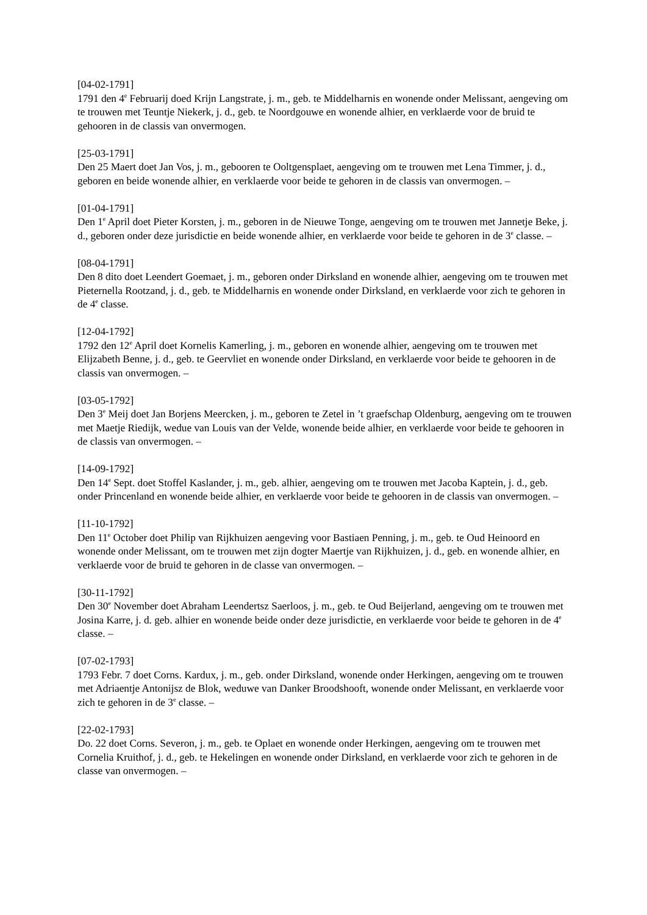[04-02-1791]
1791 den 4<sup>e</sup> Februarij doed Krijn Langstrate, j. m., geb. te Middelharnis en wonende onder Melissant, aengeving om te trouwen met Teuntje Niekerk, j. d., geb. te Noordgouwe en wonende alhier, en verklaerde voor de bruid te gehooren in de classis van onvermogen.
[25-03-1791]
Den 25 Maert doet Jan Vos, j. m., gebooren te Ooltgensplaet, aengeving om te trouwen met Lena Timmer, j. d., geboren en beide wonende alhier, en verklaerde voor beide te gehoren in de classis van onvermogen. –
[01-04-1791]
Den 1<sup>e</sup> April doet Pieter Korsten, j. m., geboren in de Nieuwe Tonge, aengeving om te trouwen met Jannetje Beke, j. d., geboren onder deze jurisdictie en beide wonende alhier, en verklaerde voor beide te gehoren in de 3<sup>e</sup> classe. –
[08-04-1791]
Den 8 dito doet Leendert Goemaet, j. m., geboren onder Dirksland en wonende alhier, aengeving om te trouwen met Pieternella Rootzand, j. d., geb. te Middelharnis en wonende onder Dirksland, en verklaerde voor zich te gehoren in de 4<sup>e</sup> classe.
[12-04-1792]
1792 den 12<sup>e</sup> April doet Kornelis Kamerling, j. m., geboren en wonende alhier, aengeving om te trouwen met Elijzabeth Benne, j. d., geb. te Geervliet en wonende onder Dirksland, en verklaerde voor beide te gehooren in de classis van onvermogen. –
[03-05-1792]
Den 3<sup>e</sup> Meij doet Jan Borjens Meercken, j. m., geboren te Zetel in ’t graefschap Oldenburg, aengeving om te trouwen met Maetje Riedijk, wedue van Louis van der Velde, wonende beide alhier, en verklaerde voor beide te gehooren in de classis van onvermogen. –
[14-09-1792]
Den 14<sup>e</sup> Sept. doet Stoffel Kaslander, j. m., geb. alhier, aengeving om te trouwen met Jacoba Kaptein, j. d., geb. onder Princenland en wonende beide alhier, en verklaerde voor beide te gehooren in de classis van onvermogen. –
[11-10-1792]
Den 11<sup>e</sup> October doet Philip van Rijkhuizen aengeving voor Bastiaen Penning, j. m., geb. te Oud Heinoord en wonende onder Melissant, om te trouwen met zijn dogter Maertje van Rijkhuizen, j. d., geb. en wonende alhier, en verklaerde voor de bruid te gehoren in de classe van onvermogen. –
[30-11-1792]
Den 30<sup>e</sup> November doet Abraham Leendertsz Saerloos, j. m., geb. te Oud Beijerland, aengeving om te trouwen met Josina Karre, j. d. geb. alhier en wonende beide onder deze jurisdictie, en verklaerde voor beide te gehoren in de 4<sup>e</sup> classe. –
[07-02-1793]
1793 Febr. 7 doet Corns. Kardux, j. m., geb. onder Dirksland, wonende onder Herkingen, aengeving om te trouwen met Adriaentje Antonijsz de Blok, weduwe van Danker Broodshooft, wonende onder Melissant, en verklaerde voor zich te gehoren in de 3<sup>e</sup> classe. –
[22-02-1793]
Do. 22 doet Corns. Severon, j. m., geb. te Oplaet en wonende onder Herkingen, aengeving om te trouwen met Cornelia Kruithof, j. d., geb. te Hekelingen en wonende onder Dirksland, en verklaerde voor zich te gehoren in de classe van onvermogen. –